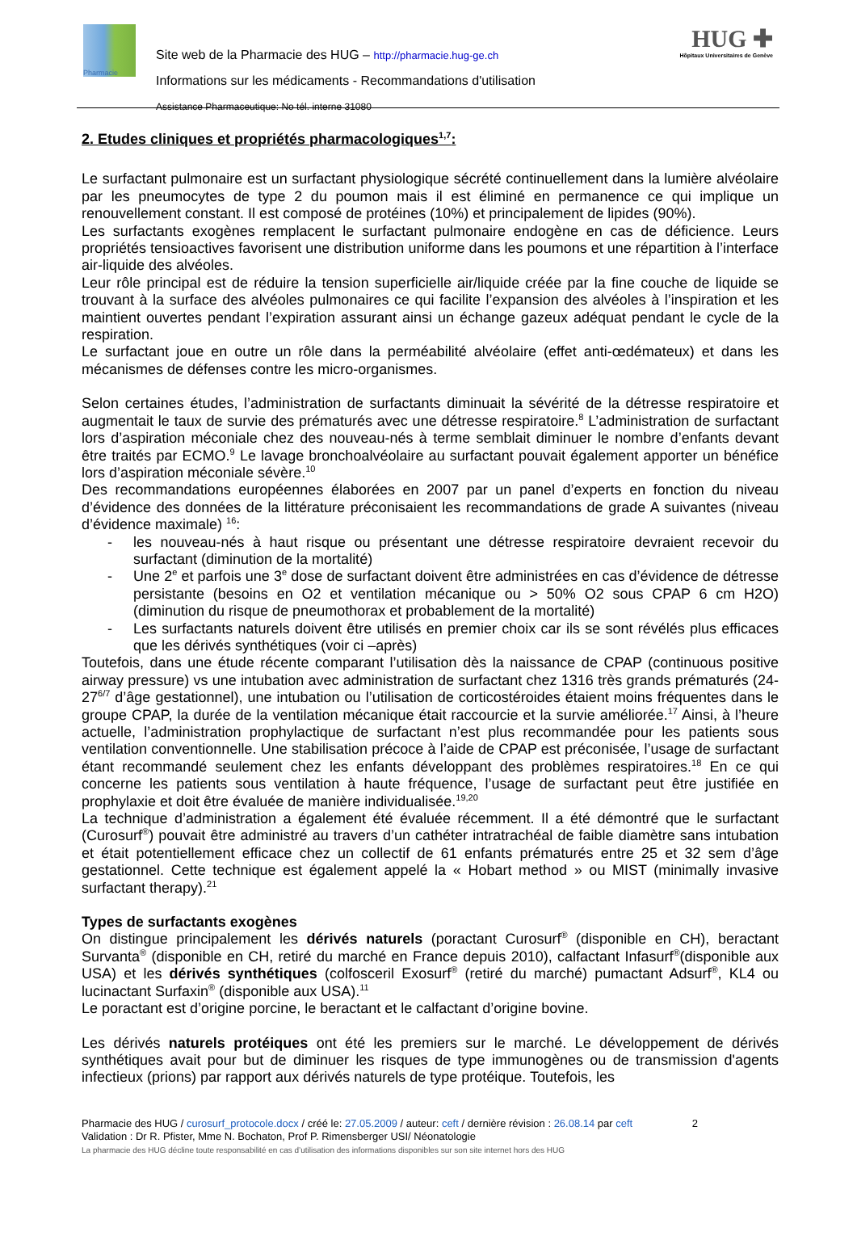Pharmacie
HUG ✚
Hôpitaux Universitaires de Genève
Site web de la Pharmacie des HUG – http://pharmacie.hug-ge.ch
Informations sur les médicaments - Recommandations d'utilisation
Assistance Pharmaceutique: No tél. interne 31080
2. Etudes cliniques et propriétés pharmacologiques<sup>1,7</sup>:
Le surfactant pulmonaire est un surfactant physiologique sécrété continuellement dans la lumière alvéolaire par les pneumocytes de type 2 du poumon mais il est éliminé en permanence ce qui implique un renouvellement constant. Il est composé de protéines (10%) et principalement de lipides (90%).
Les surfactants exogènes remplacent le surfactant pulmonaire endogène en cas de déficience. Leurs propriétés tensioactives favorisent une distribution uniforme dans les poumons et une répartition à l’interface air-liquide des alvéoles.
Leur rôle principal est de réduire la tension superficielle air/liquide créée par la fine couche de liquide se trouvant à la surface des alvéoles pulmonaires ce qui facilite l’expansion des alvéoles à l’inspiration et les maintient ouvertes pendant l’expiration assurant ainsi un échange gazeux adéquat pendant le cycle de la respiration.
Le surfactant joue en outre un rôle dans la perméabilité alvéolaire (effet anti-œdémateux) et dans les mécanismes de défenses contre les micro-organismes.
Selon certaines études, l’administration de surfactants diminuait la sévérité de la détresse respiratoire et augmentait le taux de survie des prématurés avec une détresse respiratoire.<sup>8</sup> L’administration de surfactant lors d’aspiration méconiale chez des nouveau-nés à terme semblait diminuer le nombre d’enfants devant être traités par ECMO.<sup>9</sup> Le lavage bronchoalvéolaire au surfactant pouvait également apporter un bénéfice lors d’aspiration méconiale sévère.<sup>10</sup>
Des recommandations européennes élaborées en 2007 par un panel d’experts en fonction du niveau d’évidence des données de la littérature préconisaient les recommandations de grade A suivantes (niveau d’évidence maximale) <sup>16</sup>:
- les nouveau-nés à haut risque ou présentant une détresse respiratoire devraient recevoir du surfactant (diminution de la mortalité)
- Une 2<sup>e</sup> et parfois une 3<sup>e</sup> dose de surfactant doivent être administrées en cas d’évidence de détresse persistante (besoins en O2 et ventilation mécanique ou > 50% O2 sous CPAP 6 cm H2O) (diminution du risque de pneumothorax et probablement de la mortalité)
- Les surfactants naturels doivent être utilisés en premier choix car ils se sont révélés plus efficaces que les dérivés synthétiques (voir ci –après)
Toutefois, dans une étude récente comparant l’utilisation dès la naissance de CPAP (continuous positive airway pressure) vs une intubation avec administration de surfactant chez 1316 très grands prématurés (24-27<sup>6/7</sup> d’âge gestationnel), une intubation ou l’utilisation de corticostéroides étaient moins fréquentes dans le groupe CPAP, la durée de la ventilation mécanique était raccourcie et la survie améliorée.<sup>17</sup> Ainsi, à l’heure actuelle, l’administration prophylactique de surfactant n’est plus recommandée pour les patients sous ventilation conventionnelle. Une stabilisation précoce à l’aide de CPAP est préconisée, l’usage de surfactant étant recommandé seulement chez les enfants développant des problèmes respiratoires.<sup>18</sup> En ce qui concerne les patients sous ventilation à haute fréquence, l’usage de surfactant peut être justifiée en prophylaxie et doit être évaluée de manière individualisée.<sup>19,20</sup>
La technique d’administration a également été évaluée récemment. Il a été démontré que le surfactant (Curosurf<sup>®</sup>) pouvait être administré au travers d’un cathéter intratrachéal de faible diamètre sans intubation et était potentiellement efficace chez un collectif de 61 enfants prématurés entre 25 et 32 sem d’âge gestationnel. Cette technique est également appelé la « Hobart method » ou MIST (minimally invasive surfactant therapy).<sup>21</sup>
Types de surfactants exogènes
On distingue principalement les dérivés naturels (poractant Curosurf<sup>®</sup> (disponible en CH), beractant Survanta<sup>®</sup> (disponible en CH, retiré du marché en France depuis 2010), calfactant Infasurf<sup>®</sup>(disponible aux USA) et les dérivés synthétiques (colfosceril Exosurf<sup>®</sup> (retiré du marché) pumactant Adsurf<sup>®</sup>, KL4 ou lucinactant Surfaxin<sup>®</sup> (disponible aux USA).<sup>11</sup>
Le poractant est d’origine porcine, le beractant et le calfactant d’origine bovine.
Les dérivés naturels protéiques ont été les premiers sur le marché. Le développement de dérivés synthétiques avait pour but de diminuer les risques de type immunogènes ou de transmission d'agents infectieux (prions) par rapport aux dérivés naturels de type protéique. Toutefois, les
Pharmacie des HUG / curosurf_protocole.docx / créé le: 27.05.2009 / auteur: ceft / dernière révision : 26.08.14 par ceft 2
Validation : Dr R. Pfister, Mme N. Bochaton, Prof P. Rimensberger USI/ Néonatologie
La pharmacie des HUG décline toute responsabilité en cas d’utilisation des informations disponibles sur son site internet hors des HUG